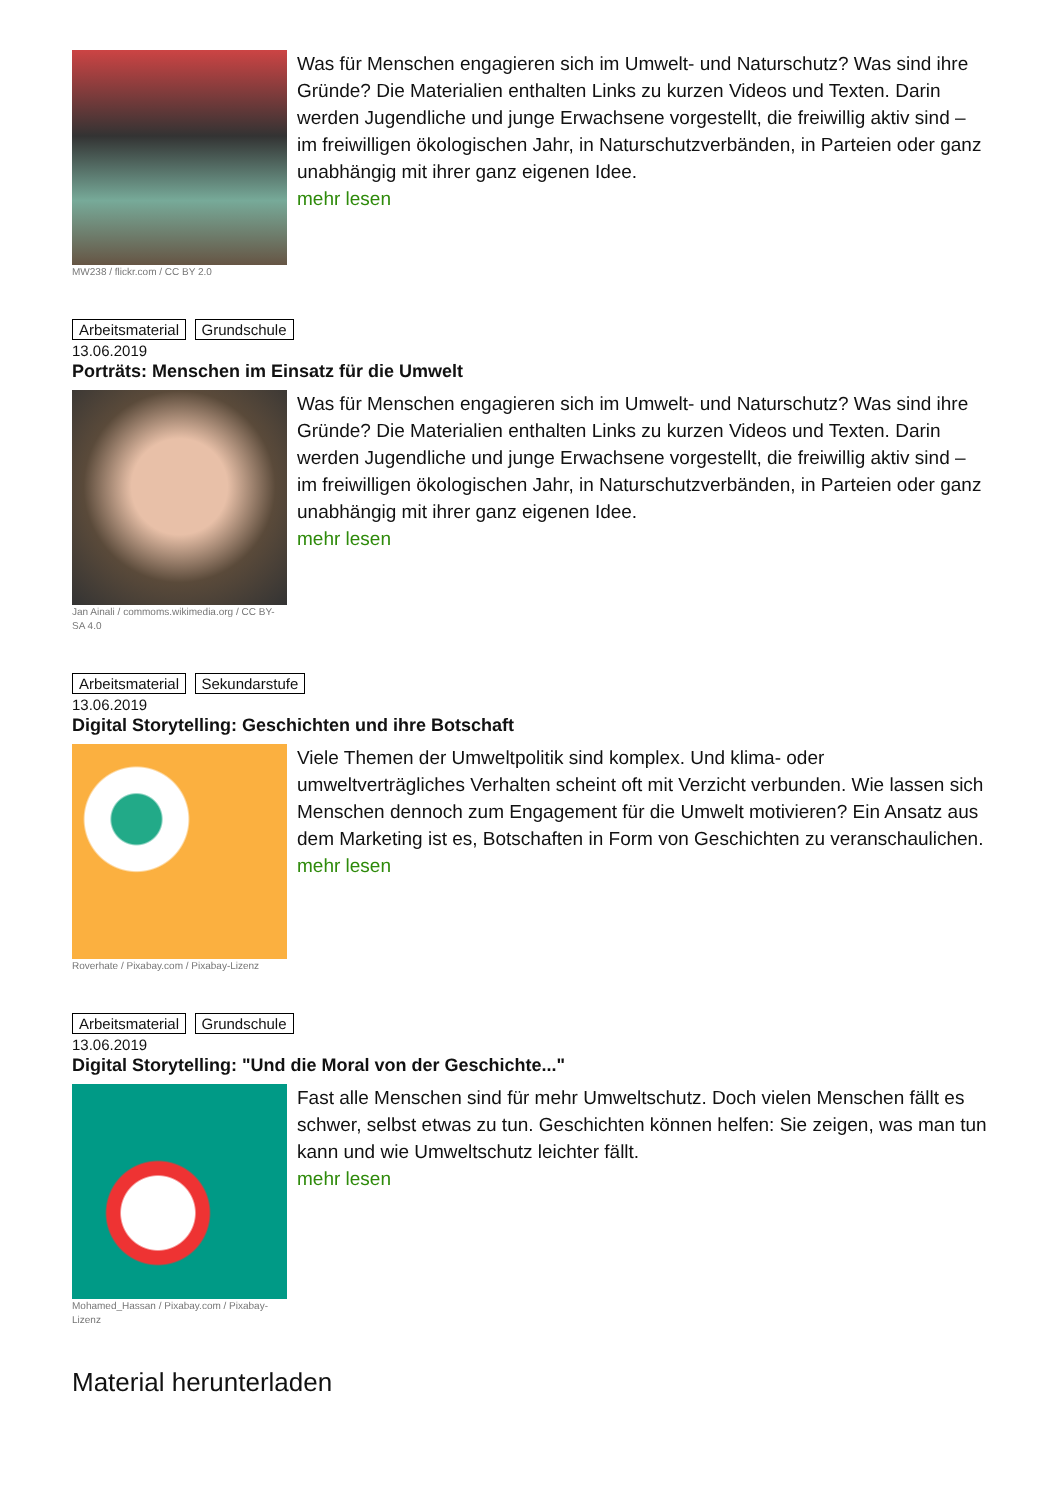MW238 / flickr.com / CC BY 2.0
Was für Menschen engagieren sich im Umwelt- und Naturschutz? Was sind ihre Gründe? Die Materialien enthalten Links zu kurzen Videos und Texten. Darin werden Jugendliche und junge Erwachsene vorgestellt, die freiwillig aktiv sind – im freiwilligen ökologischen Jahr, in Naturschutzverbänden, in Parteien oder ganz unabhängig mit ihrer ganz eigenen Idee.
mehr lesen
Arbeitsmaterial Grundschule
13.06.2019
Porträts: Menschen im Einsatz für die Umwelt
Jan Ainali / commoms.wikimedia.org / CC BY-SA 4.0
Was für Menschen engagieren sich im Umwelt- und Naturschutz? Was sind ihre Gründe? Die Materialien enthalten Links zu kurzen Videos und Texten. Darin werden Jugendliche und junge Erwachsene vorgestellt, die freiwillig aktiv sind – im freiwilligen ökologischen Jahr, in Naturschutzverbänden, in Parteien oder ganz unabhängig mit ihrer ganz eigenen Idee.
mehr lesen
Arbeitsmaterial Sekundarstufe
13.06.2019
Digital Storytelling: Geschichten und ihre Botschaft
Roverhate / Pixabay.com / Pixabay-Lizenz
Viele Themen der Umweltpolitik sind komplex. Und klima- oder umweltverträgliches Verhalten scheint oft mit Verzicht verbunden. Wie lassen sich Menschen dennoch zum Engagement für die Umwelt motivieren? Ein Ansatz aus dem Marketing ist es, Botschaften in Form von Geschichten zu veranschaulichen.
mehr lesen
Arbeitsmaterial Grundschule
13.06.2019
Digital Storytelling: "Und die Moral von der Geschichte..."
Mohamed_Hassan / Pixabay.com / Pixabay-Lizenz
Fast alle Menschen sind für mehr Umweltschutz. Doch vielen Menschen fällt es schwer, selbst etwas zu tun. Geschichten können helfen: Sie zeigen, was man tun kann und wie Umweltschutz leichter fällt.
mehr lesen
Material herunterladen